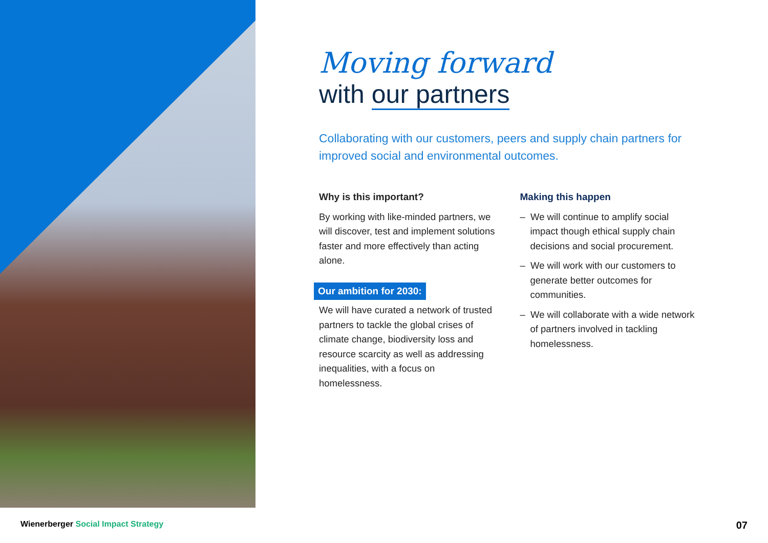Moving forward
with our partners
Collaborating with our customers, peers and supply chain partners for improved social and environmental outcomes.
Why is this important?
By working with like-minded partners, we will discover, test and implement solutions faster and more effectively than acting alone.
Our ambition for 2030:
We will have curated a network of trusted partners to tackle the global crises of climate change, biodiversity loss and resource scarcity as well as addressing inequalities, with a focus on homelessness.
Making this happen
– We will continue to amplify social impact though ethical supply chain decisions and social procurement.
– We will work with our customers to generate better outcomes for communities.
– We will collaborate with a wide network of partners involved in tackling homelessness.
Wienerberger Social Impact Strategy 07